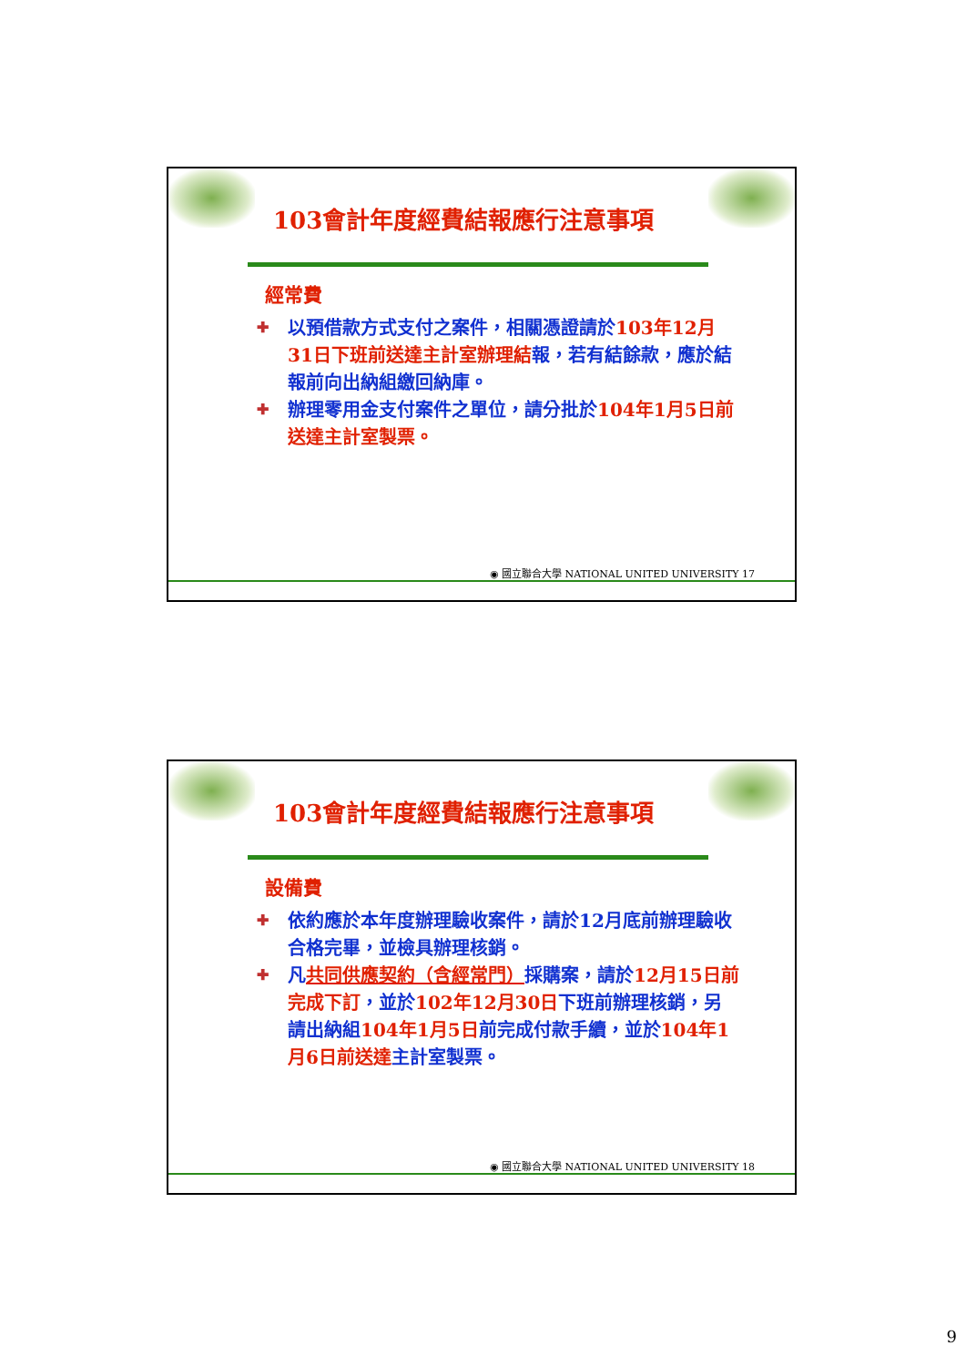103會計年度經費結報應行注意事項
經常費
✚ 以預借款方式支付之案件，相關憑證請於103年12月31日下班前送達主計室辦理結報，若有結餘款，應於結報前向出納組繳回納庫。
✚ 辦理零用金支付案件之單位，請分批於104年1月5日前送達主計室製票。
◉ 國立聯合大學 NATIONAL UNITED UNIVERSITY 17
103會計年度經費結報應行注意事項
設備費
✚ 依約應於本年度辦理驗收案件，請於12月底前辦理驗收合格完畢，並檢具辦理核銷。
✚ 凡共同供應契約（含經常門）採購案，請於12月15日前完成下訂，並於102年12月30日下班前辦理核銷，另請出納組104年1月5日前完成付款手續，並於104年1月6日前送達主計室製票。
◉ 國立聯合大學 NATIONAL UNITED UNIVERSITY 18
9